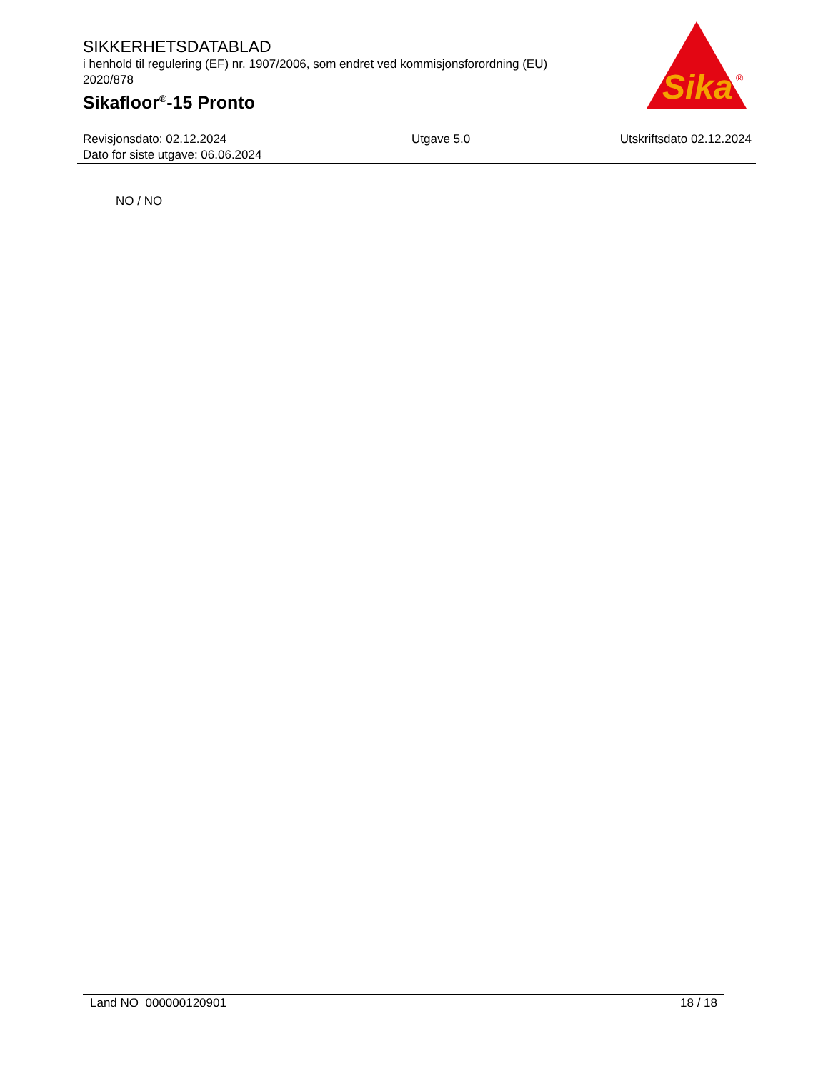SIKKERHETSDATABLAD
i henhold til regulering (EF) nr. 1907/2006, som endret ved kommisjonsforordning (EU) 2020/878
Sikafloor<sup>®</sup>-15 Pronto
Sika
®
Revisjonsdato: 02.12.2024
Dato for siste utgave: 06.06.2024
Utgave 5.0 Utskriftsdato 02.12.2024
NO / NO
Land NO 000000120901 18 / 18